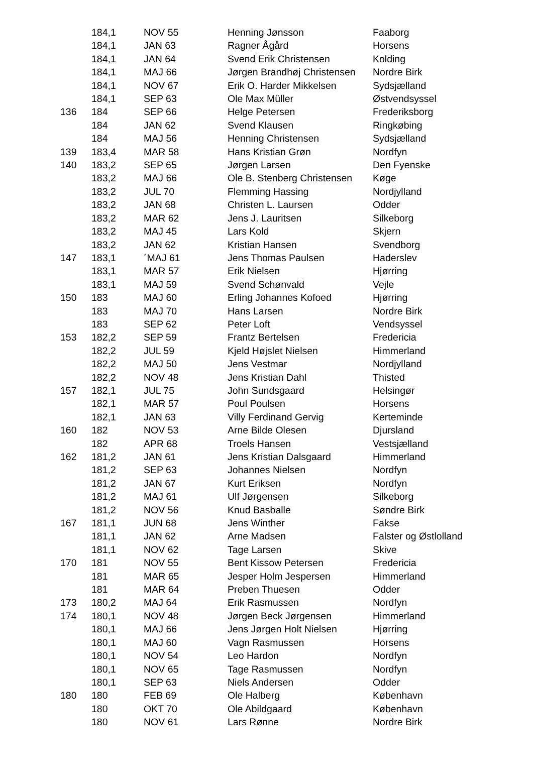| | 184,1 | NOV 55 | Henning Jønsson | Faaborg |
| | 184,1 | JAN 63 | Ragner Ågård | Horsens |
| | 184,1 | JAN 64 | Svend Erik Christensen | Kolding |
| | 184,1 | MAJ 66 | Jørgen Brandhøj Christensen | Nordre Birk |
| | 184,1 | NOV 67 | Erik O. Harder Mikkelsen | Sydsjælland |
| | 184,1 | SEP 63 | Ole Max Müller | Østvendsyssel |
| 136 | 184 | SEP 66 | Helge Petersen | Frederiksborg |
| | 184 | JAN 62 | Svend Klausen | Ringkøbing |
| | 184 | MAJ 56 | Henning Christensen | Sydsjælland |
| 139 | 183,4 | MAR 58 | Hans Kristian Grøn | Nordfyn |
| 140 | 183,2 | SEP 65 | Jørgen Larsen | Den Fyenske |
| | 183,2 | MAJ 66 | Ole B. Stenberg Christensen | Køge |
| | 183,2 | JUL 70 | Flemming Hassing | Nordjylland |
| | 183,2 | JAN 68 | Christen L. Laursen | Odder |
| | 183,2 | MAR 62 | Jens J. Lauritsen | Silkeborg |
| | 183,2 | MAJ 45 | Lars Kold | Skjern |
| | 183,2 | JAN 62 | Kristian Hansen | Svendborg |
| 147 | 183,1 | ´MAJ 61 | Jens Thomas Paulsen | Haderslev |
| | 183,1 | MAR 57 | Erik Nielsen | Hjørring |
| | 183,1 | MAJ 59 | Svend Schønvald | Vejle |
| 150 | 183 | MAJ 60 | Erling Johannes Kofoed | Hjørring |
| | 183 | MAJ 70 | Hans Larsen | Nordre Birk |
| | 183 | SEP 62 | Peter Loft | Vendsyssel |
| 153 | 182,2 | SEP 59 | Frantz Bertelsen | Fredericia |
| | 182,2 | JUL 59 | Kjeld Højslet Nielsen | Himmerland |
| | 182,2 | MAJ 50 | Jens Vestmar | Nordjylland |
| | 182,2 | NOV 48 | Jens Kristian Dahl | Thisted |
| 157 | 182,1 | JUL 75 | John Sundsgaard | Helsingør |
| | 182,1 | MAR 57 | Poul Poulsen | Horsens |
| | 182,1 | JAN 63 | Villy Ferdinand Gervig | Kerteminde |
| 160 | 182 | NOV 53 | Arne Bilde Olesen | Djursland |
| | 182 | APR 68 | Troels Hansen | Vestsjælland |
| 162 | 181,2 | JAN 61 | Jens Kristian Dalsgaard | Himmerland |
| | 181,2 | SEP 63 | Johannes Nielsen | Nordfyn |
| | 181,2 | JAN 67 | Kurt Eriksen | Nordfyn |
| | 181,2 | MAJ 61 | Ulf Jørgensen | Silkeborg |
| | 181,2 | NOV 56 | Knud Basballe | Søndre Birk |
| 167 | 181,1 | JUN 68 | Jens Winther | Fakse |
| | 181,1 | JAN 62 | Arne Madsen | Falster og Østlolland |
| | 181,1 | NOV 62 | Tage Larsen | Skive |
| 170 | 181 | NOV 55 | Bent Kissow Petersen | Fredericia |
| | 181 | MAR 65 | Jesper Holm Jespersen | Himmerland |
| | 181 | MAR 64 | Preben Thuesen | Odder |
| 173 | 180,2 | MAJ 64 | Erik Rasmussen | Nordfyn |
| 174 | 180,1 | NOV 48 | Jørgen Beck Jørgensen | Himmerland |
| | 180,1 | MAJ 66 | Jens Jørgen Holt Nielsen | Hjørring |
| | 180,1 | MAJ 60 | Vagn Rasmussen | Horsens |
| | 180,1 | NOV 54 | Leo Hardon | Nordfyn |
| | 180,1 | NOV 65 | Tage Rasmussen | Nordfyn |
| | 180,1 | SEP 63 | Niels Andersen | Odder |
| 180 | 180 | FEB 69 | Ole Halberg | København |
| | 180 | OKT 70 | Ole Abildgaard | København |
| | 180 | NOV 61 | Lars Rønne | Nordre Birk |